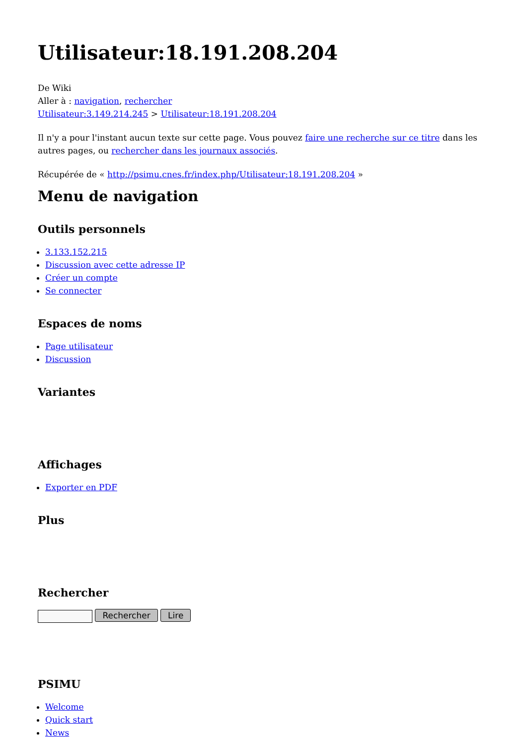Utilisateur:18.191.208.204
De Wiki
Aller à : navigation, rechercher
Utilisateur:3.149.214.245 > Utilisateur:18.191.208.204
Il n'y a pour l'instant aucun texte sur cette page. Vous pouvez faire une recherche sur ce titre dans les autres pages, ou rechercher dans les journaux associés.
Récupérée de « http://psimu.cnes.fr/index.php/Utilisateur:18.191.208.204 »
Menu de navigation
Outils personnels
3.133.152.215
Discussion avec cette adresse IP
Créer un compte
Se connecter
Espaces de noms
Page utilisateur
Discussion
Variantes
Affichages
Exporter en PDF
Plus
Rechercher
Rechercher Lire
PSIMU
Welcome
Quick start
News